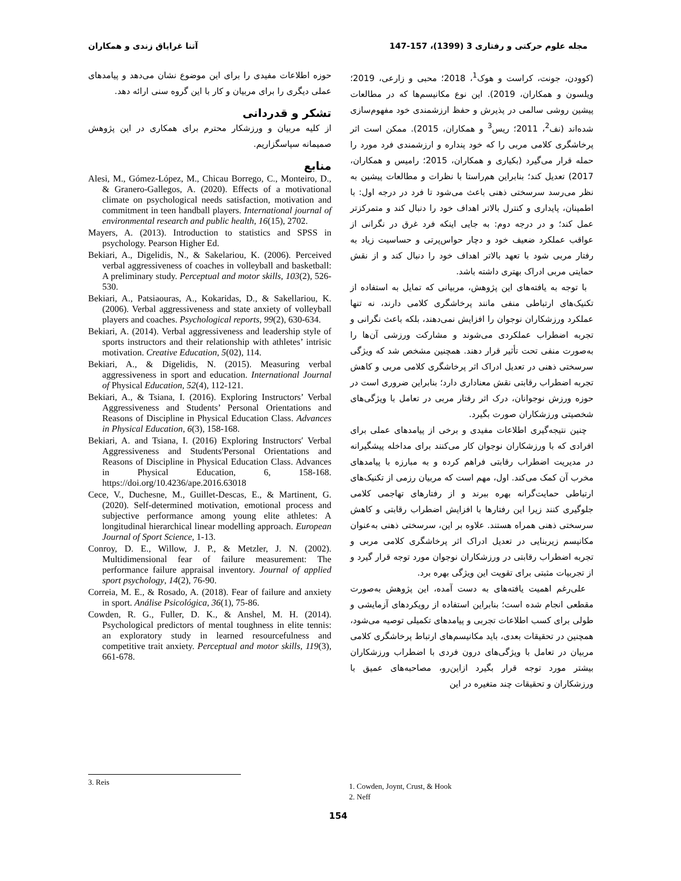مجله علوم حرکتی و رفتاری 3 (1399)، 157-147 آتنا غرایاق زندی و همکاران
(کوودن، جونت، کراست و هوک<sup>1</sup>، 2018؛ محبی و زارعی، 2019؛ ویلسون و همکاران، 2019). این نوع مکانیسم‌ها که در مطالعات پیشین روشی سالمی در پذیرش و حفظ ارزشمندی خود مفهوم‌سازی شده‌اند (نف<sup>2</sup>، 2011؛ ریس<sup>3</sup> و همکاران، 2015). ممکن است اثر پرخاشگری کلامی مربی را که خود پنداره و ارزشمندی فرد مورد را حمله قرار می‌گیرد (بکیاری و همکاران، 2015؛ رامیس و همکاران، 2017) تعدیل کند؛ بنابراین هم‌راستا با نظرات و مطالعات پیشین به نظر می‌رسد سرسختی ذهنی باعث می‌شود تا فرد در درجه اول: با اطمینان، پایداری و کنترل بالاتر اهداف خود را دنبال کند و متمرکزتر عمل کند؛ و در درجه دوم: به جایی اینکه فرد غرق در نگرانی از عواقب عملکرد ضعیف خود و دچار حواس‌پرتی و حساسیت زیاد به رفتار مربی شود با تعهد بالاتر اهداف خود را دنبال کند و از نقش حمایتی مربی ادراک بهتری داشته باشد.
با توجه به یافته‌های این پژوهش، مربیانی که تمایل به استفاده از تکنیک‌های ارتباطی منفی مانند پرخاشگری کلامی دارند، نه تنها عملکرد ورزشکاران نوجوان را افزایش نمی‌دهند، بلکه باعث نگرانی و تجربه اضطراب عملکردی می‌شوند و مشارکت ورزشی آن‌ها را به‌صورت منفی تحت تأثیر قرار دهند. همچنین مشخص شد که ویژگی سرسختی ذهنی در تعدیل ادراک اثر پرخاشگری کلامی مربی و کاهش تجربه اضطراب رقابتی نقش معناداری دارد؛ بنابراین ضروری است در حوزه ورزش نوجوانان، درک اثر رفتار مربی در تعامل با ویژگی‌های شخصیتی ورزشکاران صورت بگیرد.
چنین نتیجه‌گیری اطلاعات مفیدی و برخی از پیامدهای عملی برای افرادی که با ورزشکاران نوجوان کار می‌کنند برای مداخله پیشگیرانه در مدیریت اضطراب رقابتی فراهم کرده و به مبارزه با پیامدهای مخرب آن کمک می‌کند. اول، مهم است که مربیان رزمی از تکنیک‌های ارتباطی حمایت‌گرانه بهره ببرند و از رفتارهای تهاجمی کلامی جلوگیری کنند زیرا این رفتارها با افزایش اضطراب رقابتی و کاهش سرسختی ذهنی همراه هستند. علاوه بر این، سرسختی ذهنی به‌عنوان مکانیسم زیربنایی در تعدیل ادراک اثر پرخاشگری کلامی مربی و تجربه اضطراب رقابتی در ورزشکاران نوجوان مورد توجه قرار گیرد و از تجربیات مثبتی برای تقویت این ویژگی بهره برد.
علی‌رغم اهمیت یافته‌های به دست آمده، این پژوهش به‌صورت مقطعی انجام شده است؛ بنابراین استفاده از رویکردهای آزمایشی و طولی برای کسب اطلاعات تجربی و پیامدهای تکمیلی توصیه می‌شود، همچنین در تحقیقات بعدی، باید مکانیسم‌های ارتباط پرخاشگری کلامی مربیان در تعامل با ویژگی‌های درون فردی با اضطراب ورزشکاران بیشتر مورد توجه قرار بگیرد ازاین‌رو، مصاحبه‌های عمیق با ورزشکاران و تحقیقات چند متغیره در این
حوزه اطلاعات مفیدی را برای این موضوع نشان می‌دهد و پیامدهای عملی دیگری را برای مربیان و کار با این گروه سنی ارائه دهد.
تشکر و قدردانی
از کلیه مربیان و ورزشکار محترم برای همکاری در این پژوهش صمیمانه سپاسگزاریم.
منابع
Alesi, M., Gómez-López, M., Chicau Borrego, C., Monteiro, D., & Granero-Gallegos, A. (2020). Effects of a motivational climate on psychological needs satisfaction, motivation and commitment in teen handball players. International journal of environmental research and public health, 16(15), 2702.
Mayers, A. (2013). Introduction to statistics and SPSS in psychology. Pearson Higher Ed.
Bekiari, A., Digelidis, N., & Sakelariou, K. (2006). Perceived verbal aggressiveness of coaches in volleyball and basketball: A preliminary study. Perceptual and motor skills, 103(2), 526-530.
Bekiari, A., Patsiaouras, A., Kokaridas, D., & Sakellariou, K. (2006). Verbal aggressiveness and state anxiety of volleyball players and coaches. Psychological reports, 99(2), 630-634.
Bekiari, A. (2014). Verbal aggressiveness and leadership style of sports instructors and their relationship with athletes’ intrisic motivation. Creative Education, 5(02), 114.
Bekiari, A., & Digelidis, N. (2015). Measuring verbal aggressiveness in sport and education. International Journal of Physical Education, 52(4), 112-121.
Bekiari, A., & Tsiana, I. (2016). Exploring Instructors’ Verbal Aggressiveness and Students’ Personal Orientations and Reasons of Discipline in Physical Education Class. Advances in Physical Education, 6(3), 158-168.
Bekiari, A. and Tsiana, I. (2016) Exploring Instructors′ Verbal Aggressiveness and Students′Personal Orientations and Reasons of Discipline in Physical Education Class. Advances in Physical Education, 6, 158-168. https://doi.org/10.4236/ape.2016.63018
Cece, V., Duchesne, M., Guillet-Descas, E., & Martinent, G. (2020). Self-determined motivation, emotional process and subjective performance among young elite athletes: A longitudinal hierarchical linear modelling approach. European Journal of Sport Science, 1-13.
Conroy, D. E., Willow, J. P., & Metzler, J. N. (2002). Multidimensional fear of failure measurement: The performance failure appraisal inventory. Journal of applied sport psychology, 14(2), 76-90.
Correia, M. E., & Rosado, A. (2018). Fear of failure and anxiety in sport. Análise Psicológica, 36(1), 75-86.
Cowden, R. G., Fuller, D. K., & Anshel, M. H. (2014). Psychological predictors of mental toughness in elite tennis: an exploratory study in learned resourcefulness and competitive trait anxiety. Perceptual and motor skills, 119(3), 661-678.
1. Cowden, Joynt, Crust, & Hook
2. Neff
3. Reis
154